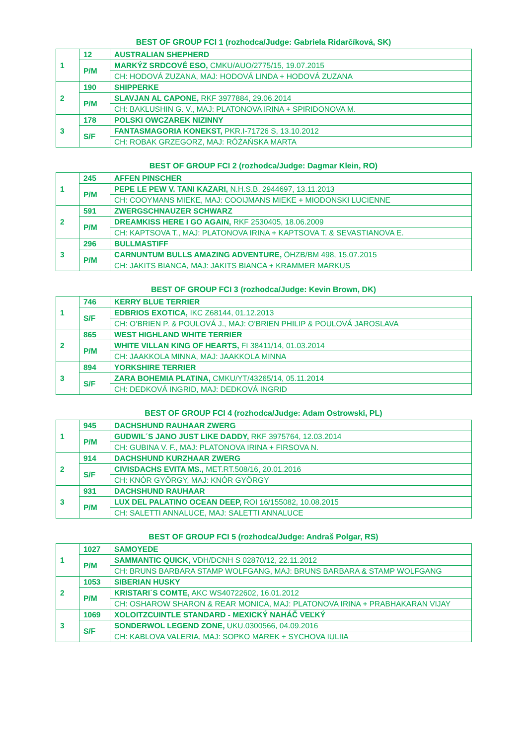BEST OF GROUP FCI 1 (rozhodca/Judge: Gabriela Ridarčíková, SK)
| 1 | 12 | AUSTRALIAN SHEPHERD |
| | P/M | MARKÝZ SRDCOVÉ ESO, CMKU/AUO/2775/15, 19.07.2015 |
| | | CH: HODOVÁ ZUZANA, MAJ: HODOVÁ LINDA + HODOVÁ ZUZANA |
| 2 | 190 | SHIPPERKE |
| | P/M | SLAVJAN AL CAPONE, RKF 3977884, 29.06.2014 |
| | | CH: BAKLUSHIN G. V., MAJ: PLATONOVA IRINA + SPIRIDONOVA M. |
| 3 | 178 | POLSKI OWCZAREK NIZINNY |
| | S/F | FANTASMAGORIA KONEKST, PKR.I-71726 S, 13.10.2012 |
| | | CH: ROBAK GRZEGORZ, MAJ: RÓŻAŃSKA MARTA |
BEST OF GROUP FCI 2 (rozhodca/Judge: Dagmar Klein, RO)
| 1 | 245 | AFFEN PINSCHER |
| | P/M | PEPE LE PEW V. TANI KAZARI, N.H.S.B. 2944697, 13.11.2013 |
| | | CH: COOYMANS MIEKE, MAJ: COOIJMANS MIEKE + MIODONSKI LUCIENNE |
| 2 | 591 | ZWERGSCHNAUZER SCHWARZ |
| | P/M | DREAMKISS HERE I GO AGAIN, RKF 2530405, 18.06.2009 |
| | | CH: KAPTSOVA T., MAJ: PLATONOVA IRINA + KAPTSOVA T. & SEVASTIANOVA E. |
| 3 | 296 | BULLMASTIFF |
| | P/M | CARNUNTUM BULLS AMAZING ADVENTURE, ÖHZB/BM 498, 15.07.2015 |
| | | CH: JAKITS BIANCA, MAJ: JAKITS BIANCA + KRAMMER MARKUS |
BEST OF GROUP FCI 3 (rozhodca/Judge: Kevin Brown, DK)
| 1 | 746 | KERRY BLUE TERRIER |
| | S/F | EDBRIOS EXOTICA, IKC Z68144, 01.12.2013 |
| | | CH: O’BRIEN P. & POULOVÁ J., MAJ: O’BRIEN PHILIP & POULOVÁ JAROSLAVA |
| 2 | 865 | WEST HIGHLAND WHITE TERRIER |
| | P/M | WHITE VILLAN KING OF HEARTS, FI 38411/14, 01.03.2014 |
| | | CH: JAAKKOLA MINNA, MAJ: JAAKKOLA MINNA |
| 3 | 894 | YORKSHIRE TERRIER |
| | S/F | ZARA BOHEMIA PLATINA, CMKU/YT/43265/14, 05.11.2014 |
| | | CH: DEDKOVÁ INGRID, MAJ: DEDKOVÁ INGRID |
BEST OF GROUP FCI 4 (rozhodca/Judge: Adam Ostrowski, PL)
| 1 | 945 | DACHSHUND RAUHAAR ZWERG |
| | P/M | GUDWIL´S JANO JUST LIKE DADDY, RKF 3975764, 12.03.2014 |
| | | CH: GUBINA V. F., MAJ: PLATONOVA IRINA + FIRSOVA N. |
| 2 | 914 | DACHSHUND KURZHAAR ZWERG |
| | S/F | CIVISDACHS EVITA MS., MET.RT.508/16, 20.01.2016 |
| | | CH: KNÓR GYÖRGY, MAJ: KNÓR GYÖRGY |
| 3 | 931 | DACHSHUND RAUHAAR |
| | P/M | LUX DEL PALATINO OCEAN DEEP, ROI 16/155082, 10.08.2015 |
| | | CH: SALETTI ANNALUCE, MAJ: SALETTI ANNALUCE |
BEST OF GROUP FCI 5 (rozhodca/Judge: Andraš Polgar, RS)
| 1 | 1027 | SAMOYEDE |
| | P/M | SAMMANTIC QUICK, VDH/DCNH S 02870/12, 22.11.2012 |
| | | CH: BRUNS BARBARA STAMP WOLFGANG, MAJ: BRUNS BARBARA & STAMP WOLFGANG |
| 2 | 1053 | SIBERIAN HUSKY |
| | P/M | KRISTARI´S COMTE, AKC WS40722602, 16.01.2012 |
| | | CH: OSHAROW SHARON & REAR MONICA, MAJ: PLATONOVA IRINA + PRABHAKARAN VIJAY |
| 3 | 1069 | XOLOITZCUINTLE STANDARD - MEXICKÝ NAHÁČ VEĽKÝ |
| | S/F | SONDERWOL LEGEND ZONE, UKU.0300566, 04.09.2016 |
| | | CH: KABLOVA VALERIA, MAJ: SOPKO MAREK + SYCHOVA IULIIA |